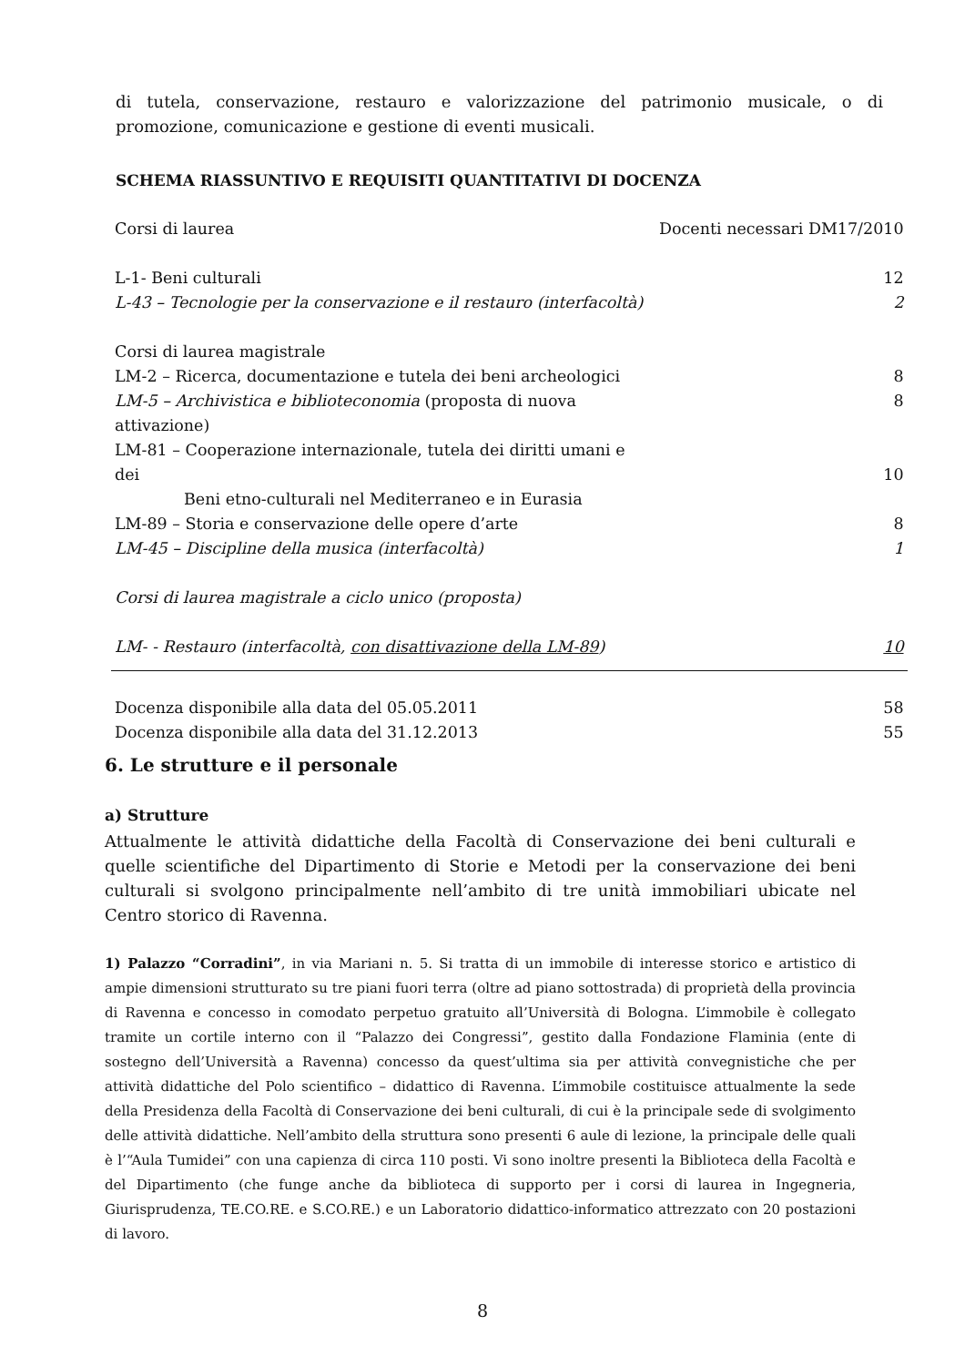di tutela, conservazione, restauro e valorizzazione del patrimonio musicale, o di promozione, comunicazione e gestione di eventi musicali.
SCHEMA RIASSUNTIVO E REQUISITI QUANTITATIVI DI DOCENZA
| Corsi di laurea | Docenti necessari DM17/2010 |
| L-1- Beni culturali | 12 |
| L-43 – Tecnologie per la conservazione e il restauro (interfacoltà) | 2 |
| Corsi di laurea magistrale | |
| LM-2 – Ricerca, documentazione e tutela dei beni archeologici | 8 |
| LM-5 – Archivistica e biblioteconomia (proposta di nuova attivazione) | 8 |
| LM-81 – Cooperazione internazionale, tutela dei diritti umani e dei Beni etno-culturali nel Mediterraneo e in Eurasia | 10 |
| LM-89 – Storia e conservazione delle opere d’arte | 8 |
| LM-45 – Discipline della musica (interfacoltà) | 1 |
| Corsi di laurea magistrale a ciclo unico (proposta) | |
| LM- - Restauro (interfacoltà, con disattivazione della LM-89 ) | 10 |
| Docenza disponibile alla data del 05.05.2011 | 58 |
| Docenza disponibile alla data del 31.12.2013 | 55 |
6. Le strutture e il personale
a) Strutture
Attualmente le attività didattiche della Facoltà di Conservazione dei beni culturali e quelle scientifiche del Dipartimento di Storie e Metodi per la conservazione dei beni culturali si svolgono principalmente nell’ambito di tre unità immobiliari ubicate nel Centro storico di Ravenna.
1) Palazzo “Corradini”, in via Mariani n. 5. Si tratta di un immobile di interesse storico e artistico di ampie dimensioni strutturato su tre piani fuori terra (oltre ad piano sottostrada) di proprietà della provincia di Ravenna e concesso in comodato perpetuo gratuito all’Università di Bologna. L’immobile è collegato tramite un cortile interno con il “Palazzo dei Congressi”, gestito dalla Fondazione Flaminia (ente di sostegno dell’Università a Ravenna) concesso da quest’ultima sia per attività convegnistiche che per attività didattiche del Polo scientifico – didattico di Ravenna. L’immobile costituisce attualmente la sede della Presidenza della Facoltà di Conservazione dei beni culturali, di cui è la principale sede di svolgimento delle attività didattiche. Nell’ambito della struttura sono presenti 6 aule di lezione, la principale delle quali è l’“Aula Tumidei” con una capienza di circa 110 posti. Vi sono inoltre presenti la Biblioteca della Facoltà e del Dipartimento (che funge anche da biblioteca di supporto per i corsi di laurea in Ingegneria, Giurisprudenza, TE.CO.RE. e S.CO.RE.) e un Laboratorio didattico-informatico attrezzato con 20 postazioni di lavoro.
8